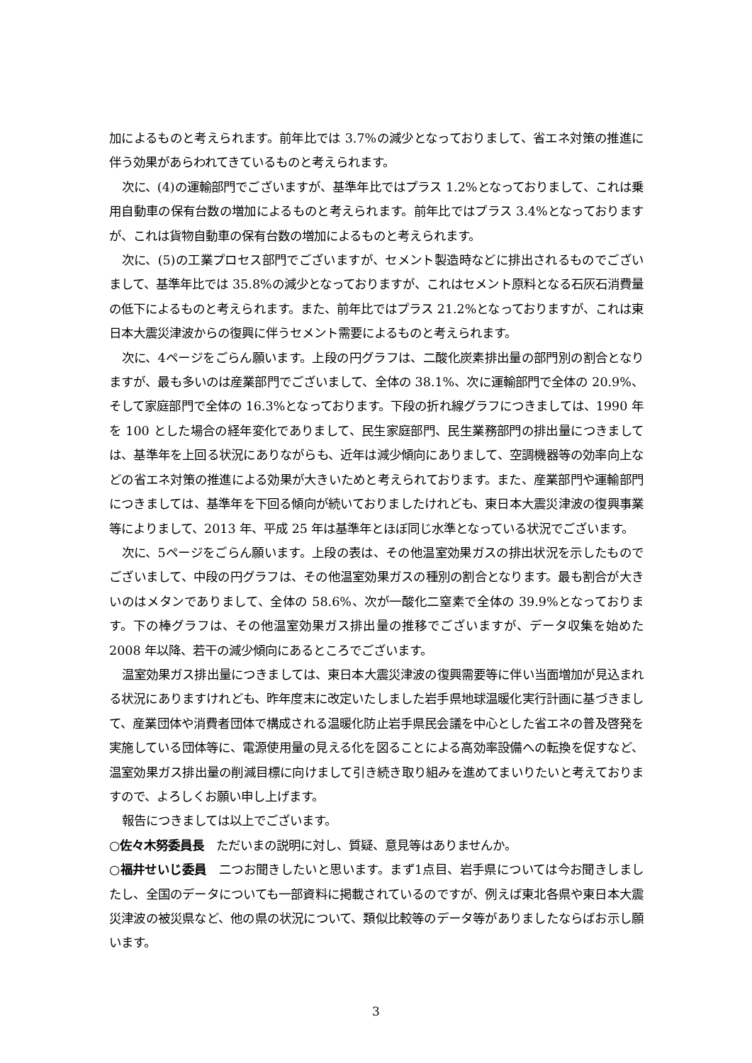加によるものと考えられます。前年比では 3.7%の減少となっておりまして、省エネ対策の推進に伴う効果があらわれてきているものと考えられます。
次に、(4)の運輸部門でございますが、基準年比ではプラス 1.2%となっておりまして、これは乗用自動車の保有台数の増加によるものと考えられます。前年比ではプラス 3.4%となっておりますが、これは貨物自動車の保有台数の増加によるものと考えられます。
次に、(5)の工業プロセス部門でございますが、セメント製造時などに排出されるものでございまして、基準年比では 35.8%の減少となっておりますが、これはセメント原料となる石灰石消費量の低下によるものと考えられます。また、前年比ではプラス 21.2%となっておりますが、これは東日本大震災津波からの復興に伴うセメント需要によるものと考えられます。
次に、4ページをごらん願います。上段の円グラフは、二酸化炭素排出量の部門別の割合となりますが、最も多いのは産業部門でございまして、全体の 38.1%、次に運輸部門で全体の 20.9%、そして家庭部門で全体の 16.3%となっております。下段の折れ線グラフにつきましては、1990 年を 100 とした場合の経年変化でありまして、民生家庭部門、民生業務部門の排出量につきましては、基準年を上回る状況にありながらも、近年は減少傾向にありまして、空調機器等の効率向上などの省エネ対策の推進による効果が大きいためと考えられております。また、産業部門や運輸部門につきましては、基準年を下回る傾向が続いておりましたけれども、東日本大震災津波の復興事業等によりまして、2013 年、平成 25 年は基準年とほぼ同じ水準となっている状況でございます。
次に、5ページをごらん願います。上段の表は、その他温室効果ガスの排出状況を示したものでございまして、中段の円グラフは、その他温室効果ガスの種別の割合となります。最も割合が大きいのはメタンでありまして、全体の 58.6%、次が一酸化二窒素で全体の 39.9%となっております。下の棒グラフは、その他温室効果ガス排出量の推移でございますが、データ収集を始めた 2008 年以降、若干の減少傾向にあるところでございます。
温室効果ガス排出量につきましては、東日本大震災津波の復興需要等に伴い当面増加が見込まれる状況にありますけれども、昨年度末に改定いたしました岩手県地球温暖化実行計画に基づきまして、産業団体や消費者団体で構成される温暖化防止岩手県民会議を中心とした省エネの普及啓発を実施している団体等に、電源使用量の見える化を図ることによる高効率設備への転換を促すなど、温室効果ガス排出量の削減目標に向けまして引き続き取り組みを進めてまいりたいと考えておりますので、よろしくお願い申し上げます。
報告につきましては以上でございます。
○佐々木努委員長　ただいまの説明に対し、質疑、意見等はありませんか。
○福井せいじ委員　二つお聞きしたいと思います。まず1点目、岩手県については今お聞きしましたし、全国のデータについても一部資料に掲載されているのですが、例えば東北各県や東日本大震災津波の被災県など、他の県の状況について、類似比較等のデータ等がありましたならばお示し願います。
3